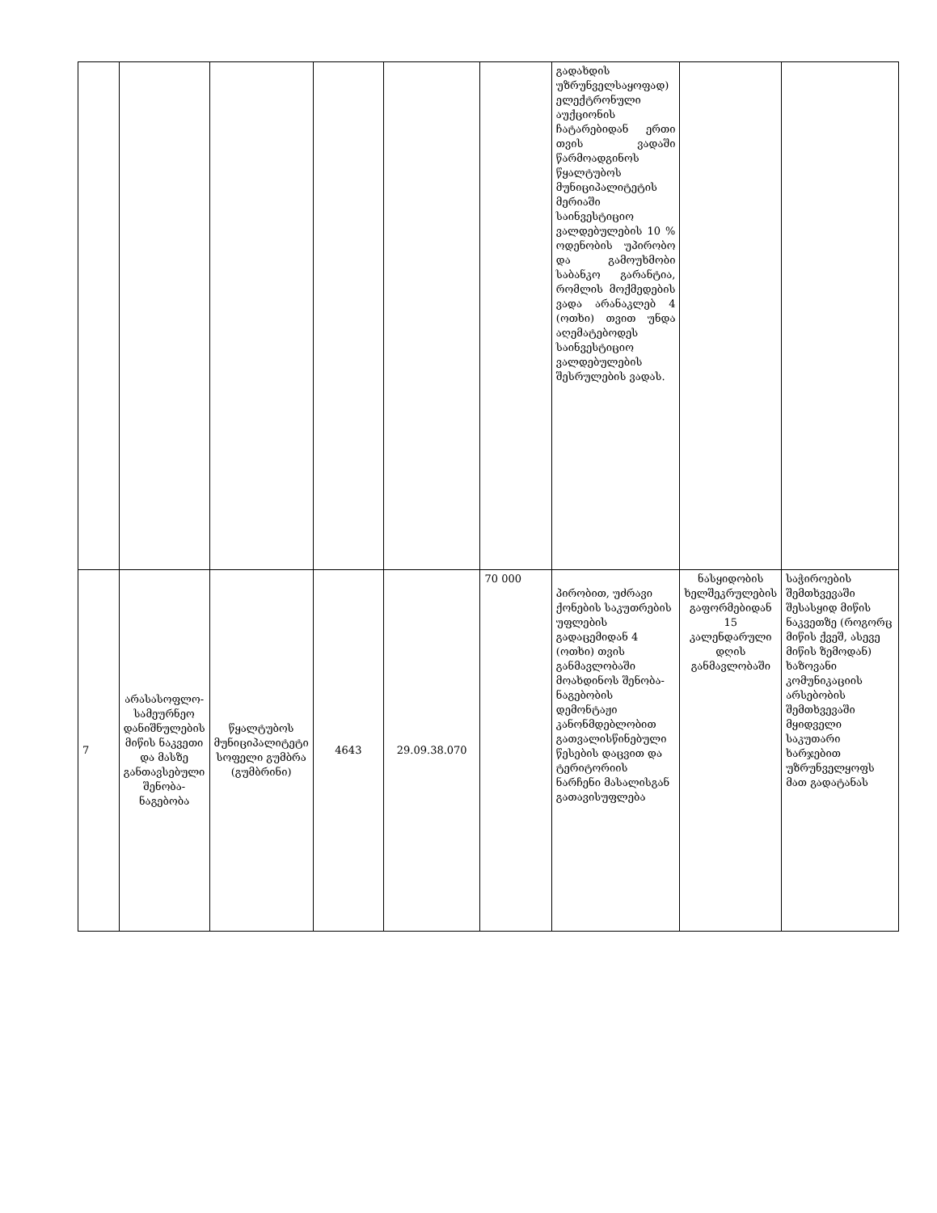| | | | | | | გადახდის უზრუნველსაყოფად) ელექტრონული აუქციონის ჩატარებიდან ერთი თვის ვადაში წარმოადგინოს წყალტუბოს მუნიციპალიტეტის მერიაში საინვესტიციო ვალდებულების 10 % ოდენობის უპირობო და გამოუხმობი საბანკო გარანტია, რომლის მოქმედების ვადა არანაკლებ 4 (ოთხი) თვით უნდა აღემატებოდეს საინვესტიციო ვალდებულების შესრულების ვადას. | | |
| 7 | არასასოფლო-სამეურნეო დანიშნულების მიწის ნაკვეთი და მასზე განთავსებული შენობა-ნაგებობა | წყალტუბოს მუნიციპალიტეტი სოფელი გუმბრა (გუმბრინი) | 4643 | 29.09.38.070 | 70 000 | პირობით, უძრავი ქონების საკუთრების უფლების გადაცემიდან 4 (ოთხი) თვის განმავლობაში მოახდინოს შენობა-ნაგებობის დემონტაჟი კანონმდებლობით გათვალისწინებული წესების დაცვით და ტერიტორიის ნარჩენი მასალისგან გათავისუფლება | ნასყიდობის ხელშეკრულების გაფორმებიდან 15 კალენდარული დღის განმავლობაში | საჭიროების შემთხვევაში შესასყიდ მიწის ნაკვეთზე (როგორც მიწის ქვეშ, ასევე მიწის ზემოდან) ხაზოვანი კომუნიკაციის არსებობის შემთხვევაში მყიდველი საკუთარი ხარჯებით უზრუნველყოფს მათ გადატანას |